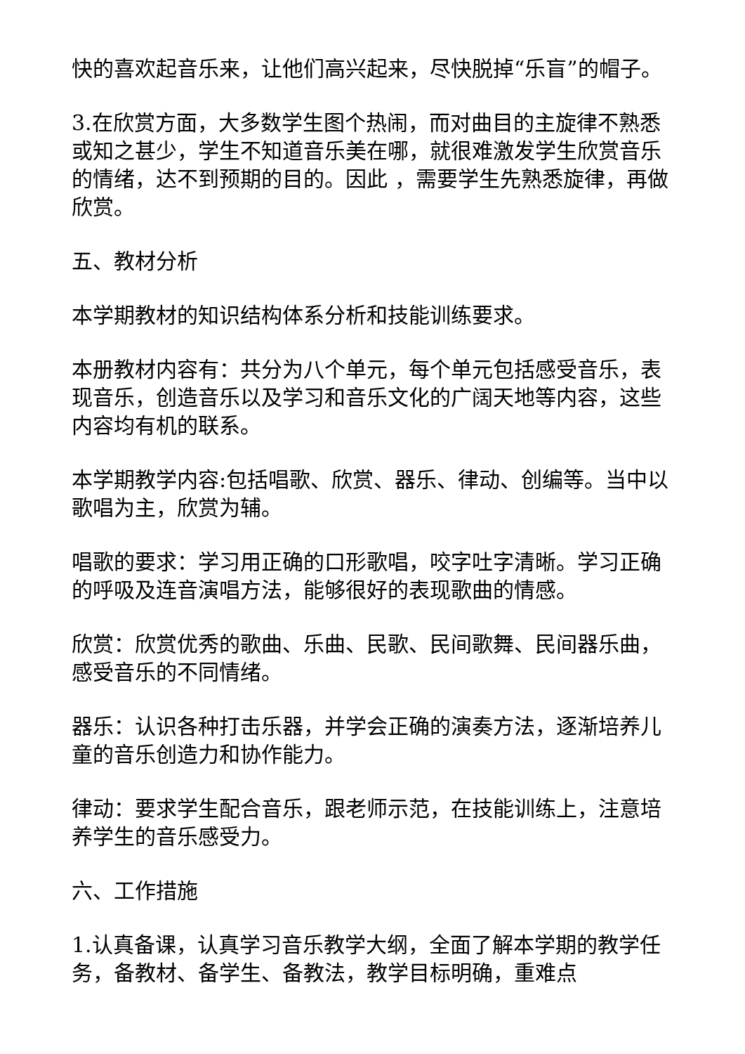快的喜欢起音乐来，让他们高兴起来，尽快脱掉“乐盲”的帽子。
3.在欣赏方面，大多数学生图个热闹，而对曲目的主旋律不熟悉或知之甚少，学生不知道音乐美在哪，就很难激发学生欣赏音乐的情绪，达不到预期的目的。因此 ，需要学生先熟悉旋律，再做欣赏。
五、教材分析
本学期教材的知识结构体系分析和技能训练要求。
本册教材内容有：共分为八个单元，每个单元包括感受音乐，表现音乐，创造音乐以及学习和音乐文化的广阔天地等内容，这些内容均有机的联系。
本学期教学内容:包括唱歌、欣赏、器乐、律动、创编等。当中以歌唱为主，欣赏为辅。
唱歌的要求：学习用正确的口形歌唱，咬字吐字清晰。学习正确的呼吸及连音演唱方法，能够很好的表现歌曲的情感。
欣赏：欣赏优秀的歌曲、乐曲、民歌、民间歌舞、民间器乐曲，感受音乐的不同情绪。
器乐：认识各种打击乐器，并学会正确的演奏方法，逐渐培养儿童的音乐创造力和协作能力。
律动：要求学生配合音乐，跟老师示范，在技能训练上，注意培养学生的音乐感受力。
六、工作措施
1.认真备课，认真学习音乐教学大纲，全面了解本学期的教学任务，备教材、备学生、备教法，教学目标明确，重难点